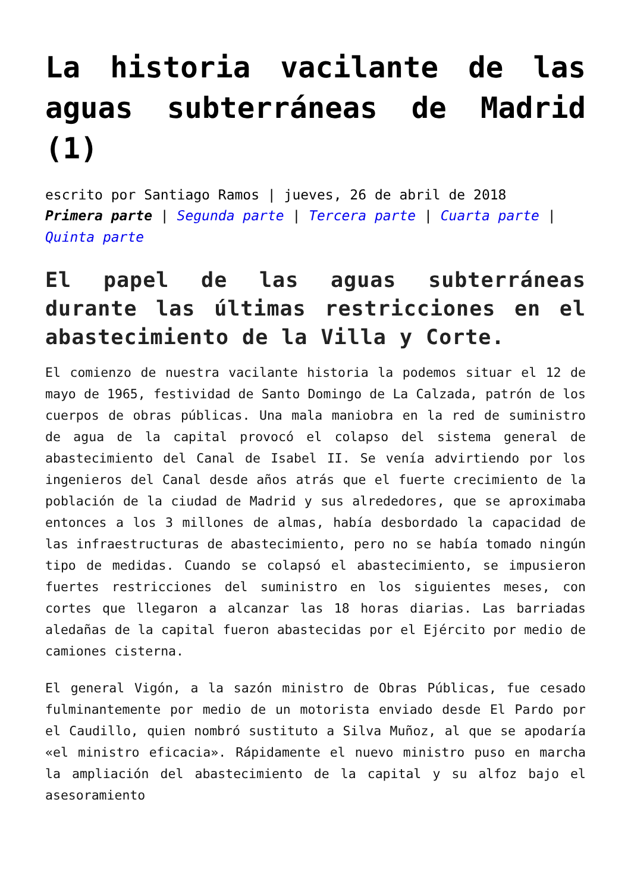La historia vacilante de las aguas subterráneas de Madrid (1)
escrito por Santiago Ramos | jueves, 26 de abril de 2018
Primera parte | Segunda parte | Tercera parte | Cuarta parte | Quinta parte
El papel de las aguas subterráneas durante las últimas restricciones en el abastecimiento de la Villa y Corte.
El comienzo de nuestra vacilante historia la podemos situar el 12 de mayo de 1965, festividad de Santo Domingo de La Calzada, patrón de los cuerpos de obras públicas. Una mala maniobra en la red de suministro de agua de la capital provocó el colapso del sistema general de abastecimiento del Canal de Isabel II. Se venía advirtiendo por los ingenieros del Canal desde años atrás que el fuerte crecimiento de la población de la ciudad de Madrid y sus alrededores, que se aproximaba entonces a los 3 millones de almas, había desbordado la capacidad de las infraestructuras de abastecimiento, pero no se había tomado ningún tipo de medidas. Cuando se colapsó el abastecimiento, se impusieron fuertes restricciones del suministro en los siguientes meses, con cortes que llegaron a alcanzar las 18 horas diarias. Las barriadas aledañas de la capital fueron abastecidas por el Ejército por medio de camiones cisterna.
El general Vigón, a la sazón ministro de Obras Públicas, fue cesado fulminantemente por medio de un motorista enviado desde El Pardo por el Caudillo, quien nombró sustituto a Silva Muñoz, al que se apodaría «el ministro eficacia». Rápidamente el nuevo ministro puso en marcha la ampliación del abastecimiento de la capital y su alfoz bajo el asesoramiento